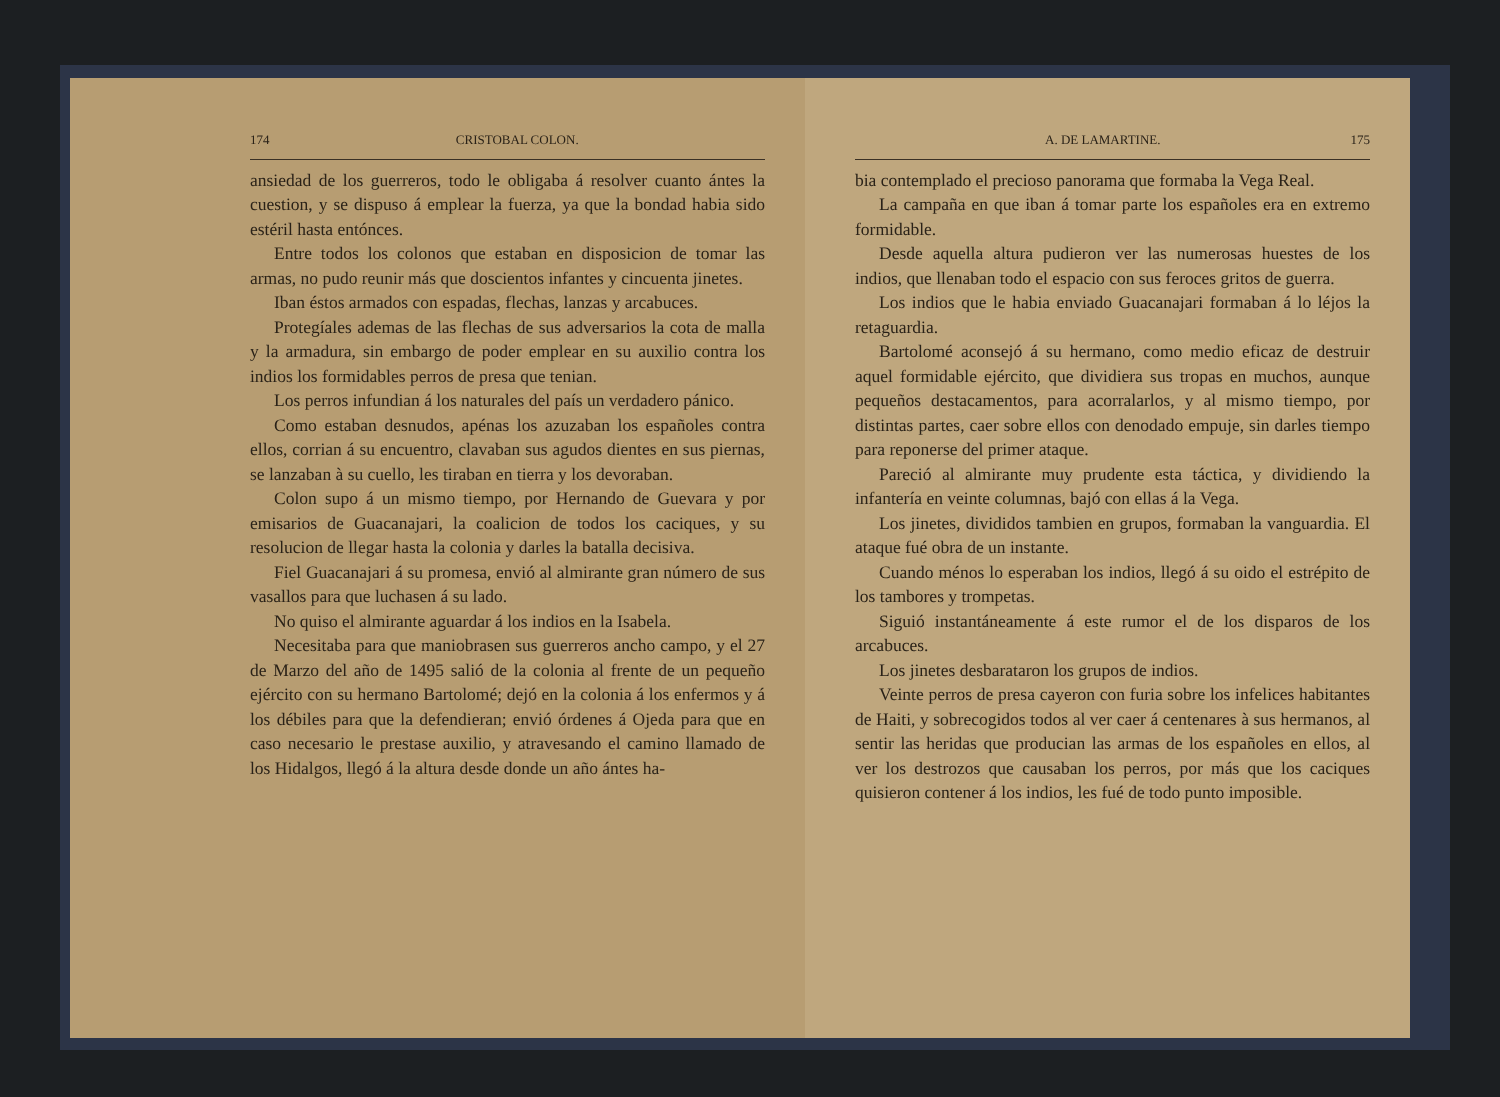174 CRISTOBAL COLON.
ansiedad de los guerreros, todo le obligaba á resolver cuanto ántes la cuestion, y se dispuso á emplear la fuerza, ya que la bondad habia sido estéril hasta entónces.
Entre todos los colonos que estaban en disposicion de tomar las armas, no pudo reunir más que doscientos infantes y cincuenta jinetes.
Iban éstos armados con espadas, flechas, lanzas y arcabuces.
Protegíales ademas de las flechas de sus adversarios la cota de malla y la armadura, sin embargo de poder emplear en su auxilio contra los indios los formidables perros de presa que tenian.
Los perros infundian á los naturales del país un verdadero pánico.
Como estaban desnudos, apénas los azuzaban los españoles contra ellos, corrian á su encuentro, clavaban sus agudos dientes en sus piernas, se lanzaban à su cuello, les tiraban en tierra y los devoraban.
Colon supo á un mismo tiempo, por Hernando de Guevara y por emisarios de Guacanajari, la coalicion de todos los caciques, y su resolucion de llegar hasta la colonia y darles la batalla decisiva.
Fiel Guacanajari á su promesa, envió al almirante gran número de sus vasallos para que luchasen á su lado.
No quiso el almirante aguardar á los indios en la Isabela.
Necesitaba para que maniobrasen sus guerreros ancho campo, y el 27 de Marzo del año de 1495 salió de la colonia al frente de un pequeño ejército con su hermano Bartolomé; dejó en la colonia á los enfermos y á los débiles para que la defendieran; envió órdenes á Ojeda para que en caso necesario le prestase auxilio, y atravesando el camino llamado de los Hidalgos, llegó á la altura desde donde un año ántes ha-
A. DE LAMARTINE. 175
bia contemplado el precioso panorama que formaba la Vega Real.
La campaña en que iban á tomar parte los españoles era en extremo formidable.
Desde aquella altura pudieron ver las numerosas huestes de los indios, que llenaban todo el espacio con sus feroces gritos de guerra.
Los indios que le habia enviado Guacanajari formaban á lo léjos la retaguardia.
Bartolomé aconsejó á su hermano, como medio eficaz de destruir aquel formidable ejército, que dividiera sus tropas en muchos, aunque pequeños destacamentos, para acorralarlos, y al mismo tiempo, por distintas partes, caer sobre ellos con denodado empuje, sin darles tiempo para reponerse del primer ataque.
Pareció al almirante muy prudente esta táctica, y dividiendo la infantería en veinte columnas, bajó con ellas á la Vega.
Los jinetes, divididos tambien en grupos, formaban la vanguardia. El ataque fué obra de un instante.
Cuando ménos lo esperaban los indios, llegó á su oido el estrépito de los tambores y trompetas.
Siguió instantáneamente á este rumor el de los disparos de los arcabuces.
Los jinetes desbarataron los grupos de indios.
Veinte perros de presa cayeron con furia sobre los infelices habitantes de Haiti, y sobrecogidos todos al ver caer á centenares à sus hermanos, al sentir las heridas que producian las armas de los españoles en ellos, al ver los destrozos que causaban los perros, por más que los caciques quisieron contener á los indios, les fué de todo punto imposible.